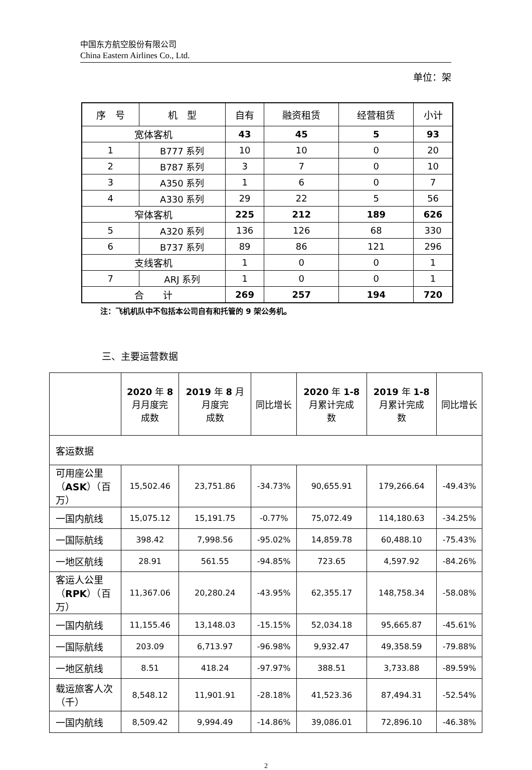中国东方航空股份有限公司
China Eastern Airlines Co., Ltd.
单位：架
| 序 号 | 机 型 | 自有 | 融资租赁 | 经营租赁 | 小计 |
| --- | --- | --- | --- | --- | --- |
| 宽体客机 | | 43 | 45 | 5 | 93 |
| 1 | B777 系列 | 10 | 10 | 0 | 20 |
| 2 | B787 系列 | 3 | 7 | 0 | 10 |
| 3 | A350 系列 | 1 | 6 | 0 | 7 |
| 4 | A330 系列 | 29 | 22 | 5 | 56 |
| 窄体客机 | | 225 | 212 | 189 | 626 |
| 5 | A320 系列 | 136 | 126 | 68 | 330 |
| 6 | B737 系列 | 89 | 86 | 121 | 296 |
| 支线客机 | | 1 | 0 | 0 | 1 |
| 7 | ARJ 系列 | 1 | 0 | 0 | 1 |
| 合 计 | | 269 | 257 | 194 | 720 |
注：飞机机队中不包括本公司自有和托管的 9 架公务机。
三、主要运营数据
| | 2020 年 8 月月度完 成数 | 2019 年 8 月 月度完 成数 | 同比增长 | 2020 年 1-8 月累计完成 数 | 2019 年 1-8 月累计完成 数 | 同比增长 |
| --- | --- | --- | --- | --- | --- | --- |
| 客运数据 | | | | | | |
| 可用座公里 （ ASK ）（百万） | 15,502.46 | 23,751.86 | -34.73% | 90,655.91 | 179,266.64 | -49.43% |
| 一国内航线 | 15,075.12 | 15,191.75 | -0.77% | 75,072.49 | 114,180.63 | -34.25% |
| 一国际航线 | 398.42 | 7,998.56 | -95.02% | 14,859.78 | 60,488.10 | -75.43% |
| 一地区航线 | 28.91 | 561.55 | -94.85% | 723.65 | 4,597.92 | -84.26% |
| 客运人公里 （ RPK ）（百万） | 11,367.06 | 20,280.24 | -43.95% | 62,355.17 | 148,758.34 | -58.08% |
| 一国内航线 | 11,155.46 | 13,148.03 | -15.15% | 52,034.18 | 95,665.87 | -45.61% |
| 一国际航线 | 203.09 | 6,713.97 | -96.98% | 9,932.47 | 49,358.59 | -79.88% |
| 一地区航线 | 8.51 | 418.24 | -97.97% | 388.51 | 3,733.88 | -89.59% |
| 载运旅客人次 （千） | 8,548.12 | 11,901.91 | -28.18% | 41,523.36 | 87,494.31 | -52.54% |
| 一国内航线 | 8,509.42 | 9,994.49 | -14.86% | 39,086.01 | 72,896.10 | -46.38% |
2